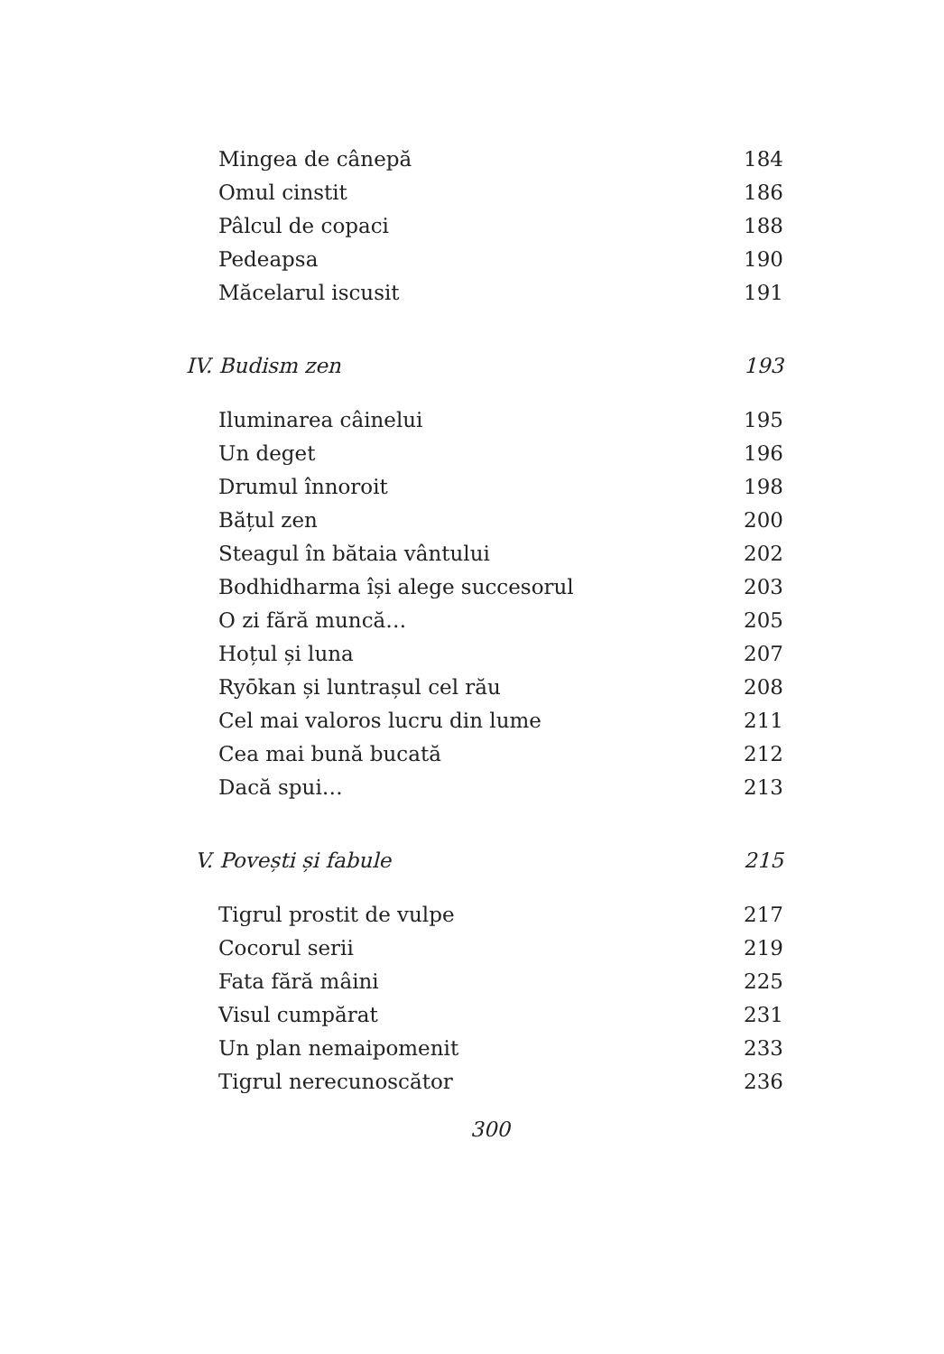Mingea de cânepă 184
Omul cinstit 186
Pâlcul de copaci 188
Pedeapsa 190
Măcelarul iscusit 191
IV. Budism zen 193
Iluminarea câinelui 195
Un deget 196
Drumul înnoroit 198
Bățul zen 200
Steagul în bătaia vântului 202
Bodhidharma își alege succesorul 203
O zi fără muncă… 205
Hoțul și luna 207
Ryōkan și luntrașul cel rău 208
Cel mai valoros lucru din lume 211
Cea mai bună bucată 212
Dacă spui… 213
V. Povești și fabule 215
Tigrul prostit de vulpe 217
Cocorul serii 219
Fata fără mâini 225
Visul cumpărat 231
Un plan nemaipomenit 233
Tigrul nerecunoscător 236
300